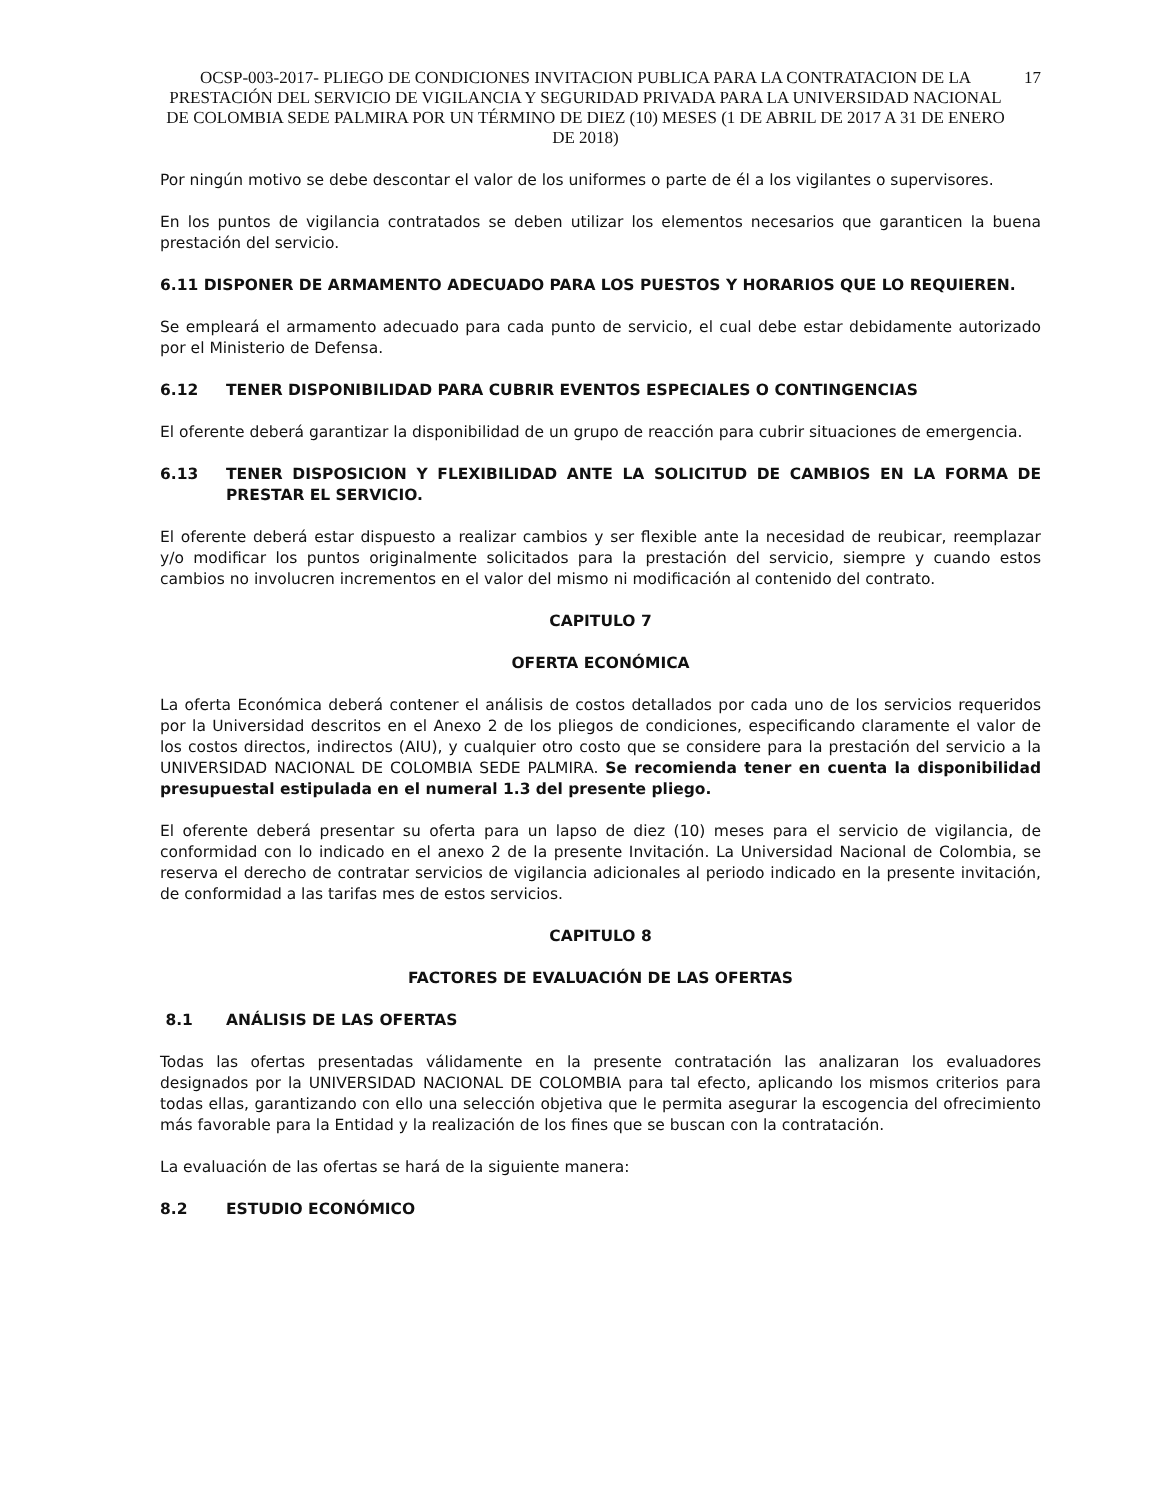OCSP-003-2017- PLIEGO DE CONDICIONES INVITACION PUBLICA PARA LA CONTRATACION DE LA PRESTACIÓN DEL SERVICIO DE VIGILANCIA Y SEGURIDAD PRIVADA PARA LA UNIVERSIDAD NACIONAL DE COLOMBIA SEDE PALMIRA POR UN TÉRMINO DE DIEZ (10) MESES (1 DE ABRIL DE 2017 A 31 DE ENERO DE 2018)
17
Por ningún motivo se debe descontar el valor de los uniformes o parte de él a los vigilantes o supervisores.
En los puntos de vigilancia contratados se deben utilizar los elementos necesarios que garanticen la buena prestación del servicio.
6.11 DISPONER DE ARMAMENTO ADECUADO PARA LOS PUESTOS Y HORARIOS QUE LO REQUIEREN.
Se empleará el armamento adecuado para cada punto de servicio, el cual debe estar debidamente autorizado por el Ministerio de Defensa.
6.12 TENER DISPONIBILIDAD PARA CUBRIR EVENTOS ESPECIALES O CONTINGENCIAS
El oferente deberá garantizar la disponibilidad de un grupo de reacción para cubrir situaciones de emergencia.
6.13 TENER DISPOSICION Y FLEXIBILIDAD ANTE LA SOLICITUD DE CAMBIOS EN LA FORMA DE PRESTAR EL SERVICIO.
El oferente deberá estar dispuesto a realizar cambios y ser flexible ante la necesidad de reubicar, reemplazar y/o modificar los puntos originalmente solicitados para la prestación del servicio, siempre y cuando estos cambios no involucren incrementos en el valor del mismo ni modificación al contenido del contrato.
CAPITULO 7
OFERTA ECONÓMICA
La oferta Económica deberá contener el análisis de costos detallados por cada uno de los servicios requeridos por la Universidad descritos en el Anexo 2 de los pliegos de condiciones, especificando claramente el valor de los costos directos, indirectos (AIU), y cualquier otro costo que se considere para la prestación del servicio a la UNIVERSIDAD NACIONAL DE COLOMBIA SEDE PALMIRA. Se recomienda tener en cuenta la disponibilidad presupuestal estipulada en el numeral 1.3 del presente pliego.
El oferente deberá presentar su oferta para un lapso de diez (10) meses para el servicio de vigilancia, de conformidad con lo indicado en el anexo 2 de la presente Invitación. La Universidad Nacional de Colombia, se reserva el derecho de contratar servicios de vigilancia adicionales al periodo indicado en la presente invitación, de conformidad a las tarifas mes de estos servicios.
CAPITULO 8
FACTORES DE EVALUACIÓN DE LAS OFERTAS
8.1 ANÁLISIS DE LAS OFERTAS
Todas las ofertas presentadas válidamente en la presente contratación las analizaran los evaluadores designados por la UNIVERSIDAD NACIONAL DE COLOMBIA para tal efecto, aplicando los mismos criterios para todas ellas, garantizando con ello una selección objetiva que le permita asegurar la escogencia del ofrecimiento más favorable para la Entidad y la realización de los fines que se buscan con la contratación.
La evaluación de las ofertas se hará de la siguiente manera:
8.2 ESTUDIO ECONÓMICO